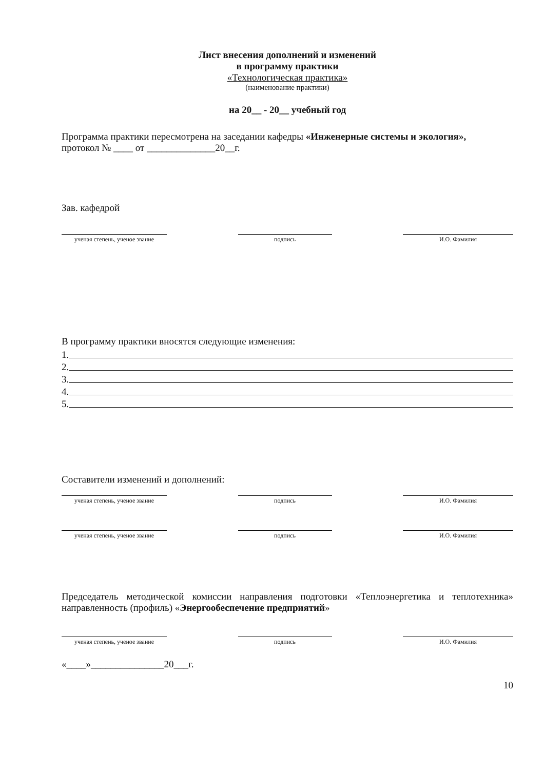Лист внесения дополнений и изменений
в программу практики
«Технологическая практика»
(наименование практики)
на 20__ - 20__ учебный год
Программа практики пересмотрена на заседании кафедры «Инженерные системы и экология»,
протокол № ____ от ______________20__г.
Зав. кафедрой
ученая степень, ученое звание
подпись И.О. Фамилия
В программу практики вносятся следующие изменения:
1.
2.
3.
4.
5.
Составители изменений и дополнений:
ученая степень, ученое звание
подпись И.О. Фамилия
ученая степень, ученое звание
подпись И.О. Фамилия
Председатель методической комиссии направления подготовки «Теплоэнергетика и теплотехника» направленность (профиль) «Энергообеспечение предприятий»
ученая степень, ученое звание
подпись И.О. Фамилия
«____»_______________20___г.
10